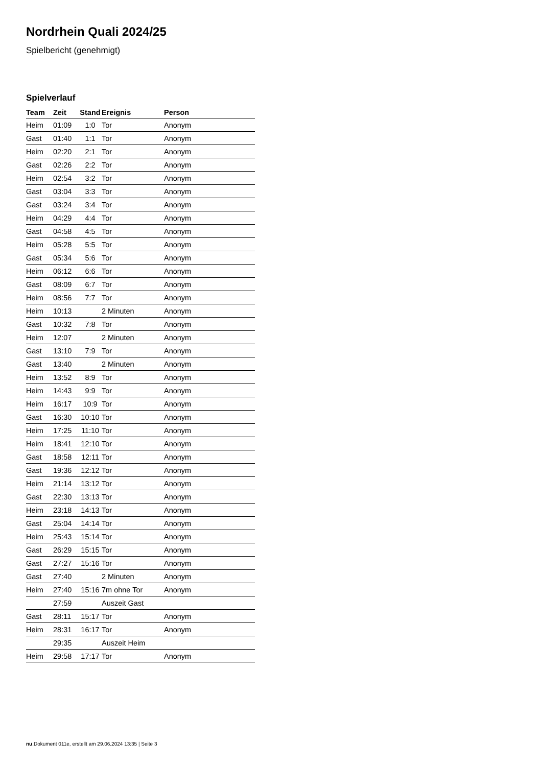Nordrhein Quali 2024/25
Spielbericht (genehmigt)
Spielverlauf
| Team | Zeit | Stand | Ereignis | Person |
| --- | --- | --- | --- | --- |
| Heim | 01:09 | 1:0 | Tor | Anonym |
| Gast | 01:40 | 1:1 | Tor | Anonym |
| Heim | 02:20 | 2:1 | Tor | Anonym |
| Gast | 02:26 | 2:2 | Tor | Anonym |
| Heim | 02:54 | 3:2 | Tor | Anonym |
| Gast | 03:04 | 3:3 | Tor | Anonym |
| Gast | 03:24 | 3:4 | Tor | Anonym |
| Heim | 04:29 | 4:4 | Tor | Anonym |
| Gast | 04:58 | 4:5 | Tor | Anonym |
| Heim | 05:28 | 5:5 | Tor | Anonym |
| Gast | 05:34 | 5:6 | Tor | Anonym |
| Heim | 06:12 | 6:6 | Tor | Anonym |
| Gast | 08:09 | 6:7 | Tor | Anonym |
| Heim | 08:56 | 7:7 | Tor | Anonym |
| Heim | 10:13 | | 2 Minuten | Anonym |
| Gast | 10:32 | 7:8 | Tor | Anonym |
| Heim | 12:07 | | 2 Minuten | Anonym |
| Gast | 13:10 | 7:9 | Tor | Anonym |
| Gast | 13:40 | | 2 Minuten | Anonym |
| Heim | 13:52 | 8:9 | Tor | Anonym |
| Heim | 14:43 | 9:9 | Tor | Anonym |
| Heim | 16:17 | 10:9 | Tor | Anonym |
| Gast | 16:30 | 10:10 | Tor | Anonym |
| Heim | 17:25 | 11:10 | Tor | Anonym |
| Heim | 18:41 | 12:10 | Tor | Anonym |
| Gast | 18:58 | 12:11 | Tor | Anonym |
| Gast | 19:36 | 12:12 | Tor | Anonym |
| Heim | 21:14 | 13:12 | Tor | Anonym |
| Gast | 22:30 | 13:13 | Tor | Anonym |
| Heim | 23:18 | 14:13 | Tor | Anonym |
| Gast | 25:04 | 14:14 | Tor | Anonym |
| Heim | 25:43 | 15:14 | Tor | Anonym |
| Gast | 26:29 | 15:15 | Tor | Anonym |
| Gast | 27:27 | 15:16 | Tor | Anonym |
| Gast | 27:40 | | 2 Minuten | Anonym |
| Heim | 27:40 | 15:16 | 7m ohne Tor | Anonym |
| | 27:59 | | Auszeit Gast | |
| Gast | 28:11 | 15:17 | Tor | Anonym |
| Heim | 28:31 | 16:17 | Tor | Anonym |
| | 29:35 | | Auszeit Heim | |
| Heim | 29:58 | 17:17 | Tor | Anonym |
nu.Dokument 011e, erstellt am 29.06.2024 13:35 | Seite 3